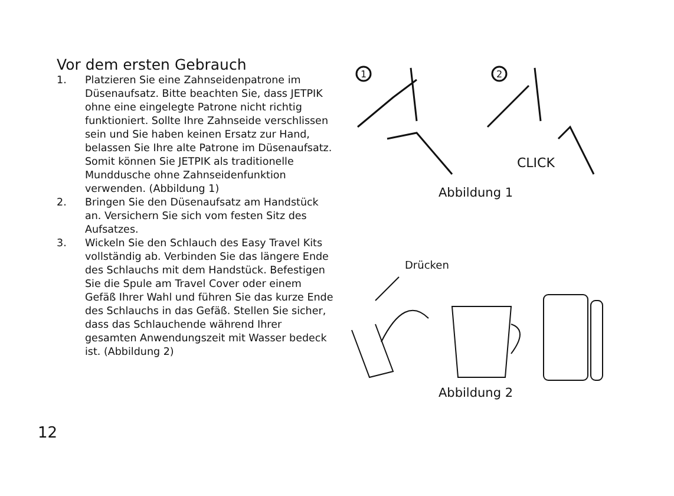Vor dem ersten Gebrauch
1. Platzieren Sie eine Zahnseidenpatrone im Düsenaufsatz. Bitte beachten Sie, dass JETPIK ohne eine eingelegte Patrone nicht richtig funktioniert. Sollte Ihre Zahnseide verschlissen sein und Sie haben keinen Ersatz zur Hand, belassen Sie Ihre alte Patrone im Düsenaufsatz. Somit können Sie JETPIK als traditionelle Munddusche ohne Zahnseidenfunktion verwenden. (Abbildung 1)
2. Bringen Sie den Düsenaufsatz am Handstück an. Versichern Sie sich vom festen Sitz des Aufsatzes.
3. Wickeln Sie den Schlauch des Easy Travel Kits vollständig ab. Verbinden Sie das längere Ende des Schlauchs mit dem Handstück. Befestigen Sie die Spule am Travel Cover oder einem Gefäß Ihrer Wahl und führen Sie das kurze Ende des Schlauchs in das Gefäß. Stellen Sie sicher, dass das Schlauchende während Ihrer gesamten Anwendungszeit mit Wasser bedeck ist. (Abbildung 2)
1
2
CLICK
Abbildung 1
Drücken
Abbildung 2
12